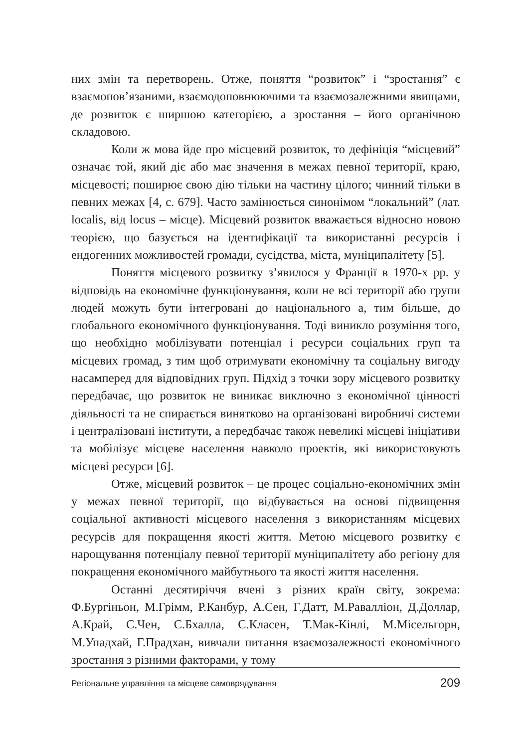них змін та перетворень. Отже, поняття “розвиток” і “зростання” є взаємопов’язаними, взаємодоповнюючими та взаємозалежними явищами, де розвиток є ширшою категорією, а зростання – його органічною складовою.
Коли ж мова йде про місцевий розвиток, то дефініція “місцевий” означає той, який діє або має значення в межах певної території, краю, місцевості; поширює свою дію тільки на частину цілого; чинний тільки в певних межах [4, с. 679]. Часто замінюється синонімом “локальний” (лат. localis, від locus – місце). Місцевий розвиток вважається відносно новою теорією, що базується на ідентифікації та використанні ресурсів і ендогенних можливостей громади, сусідства, міста, муніципалітету [5].
Поняття місцевого розвитку з’явилося у Франції в 1970-х рр. у відповідь на економічне функціонування, коли не всі території або групи людей можуть бути інтегровані до національного а, тим більше, до глобального економічного функціонування. Тоді виникло розуміння того, що необхідно мобілізувати потенціал і ресурси соціальних груп та місцевих громад, з тим щоб отримувати економічну та соціальну вигоду насамперед для відповідних груп. Підхід з точки зору місцевого розвитку передбачає, що розвиток не виникає виключно з економічної цінності діяльності та не спирається винятково на організовані виробничі системи і централізовані інститути, а передбачає також невеликі місцеві ініціативи та мобілізує місцеве населення навколо проектів, які використовують місцеві ресурси [6].
Отже, місцевий розвиток – це процес соціально-економічних змін у межах певної території, що відбувається на основі підвищення соціальної активності місцевого населення з використанням місцевих ресурсів для покращення якості життя. Метою місцевого розвитку є нарощування потенціалу певної території муніципалітету або регіону для покращення економічного майбутнього та якості життя населення.
Останні десятиріччя вчені з різних країн світу, зокрема: Ф.Бургіньон, М.Грімм, Р.Канбур, А.Сен, Г.Датт, М.Равалліон, Д.Доллар, А.Край, С.Чен, С.Бхалла, С.Класен, Т.Мак-Кінлі, М.Місельгорн, М.Упадхай, Г.Прадхан, вивчали питання взаємозалежності економічного зростання з різними факторами, у тому
Регіональне управління та місцеве самоврядування 209